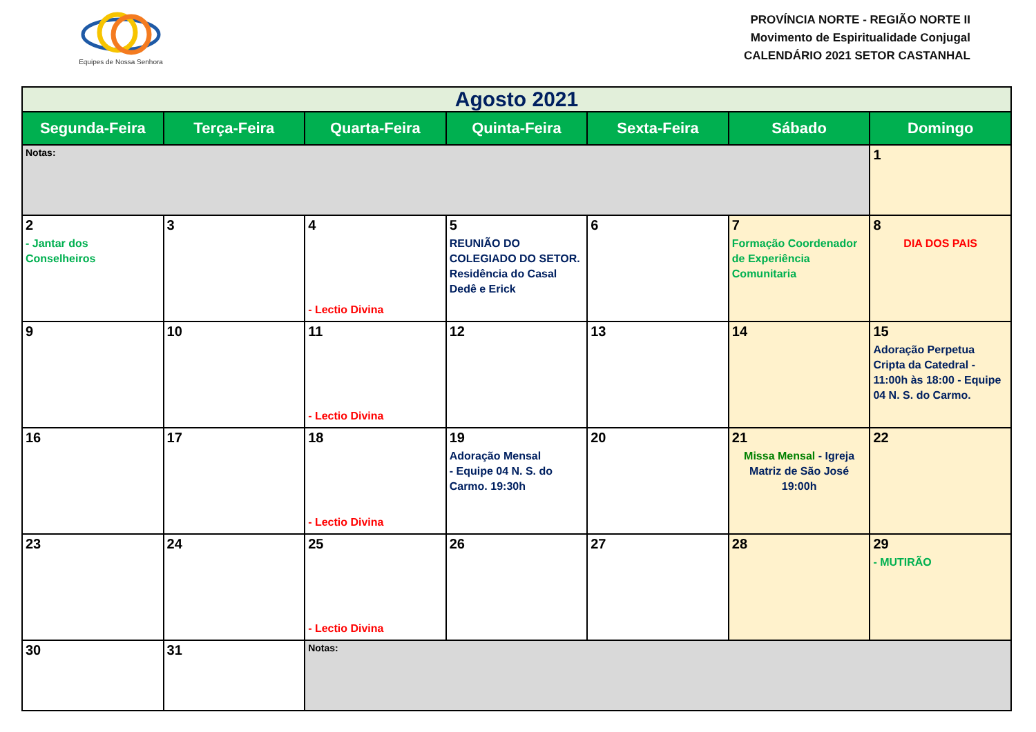Equipes de Nossa Senhora
PROVÍNCIA NORTE - REGIÃO NORTE II
Movimento de Espiritualidade Conjugal
CALENDÁRIO 2021 SETOR CASTANHAL
| Agosto 2021 | | | | | | |
| Segunda-Feira | Terça-Feira | Quarta-Feira | Quinta-Feira | Sexta-Feira | Sábado | Domingo |
| Notas: | | | | | | 1 |
| 2 - Jantar dos Conselheiros | 3 | 4 - Lectio Divina | 5 REUNIÃO DO COLEGIADO DO SETOR. Residência do Casal Dedê e Erick | 6 | 7 Formação Coordenador de Experiência Comunitaria | 8 DIA DOS PAIS |
| 9 | 10 | 11 - Lectio Divina | 12 | 13 | 14 | 15 Adoração Perpetua Cripta da Catedral - 11:00h às 18:00 - Equipe 04 N. S. do Carmo. |
| 16 | 17 | 18 - Lectio Divina | 19 Adoração Mensal - Equipe 04 N. S. do Carmo. 19:30h | 20 | 21 Missa Mensal - Igreja Matriz de São José 19:00h | 22 |
| 23 | 24 | 25 - Lectio Divina | 26 | 27 | 28 | 29 - MUTIRÃO |
| 30 | 31 | Notas: | | | | |